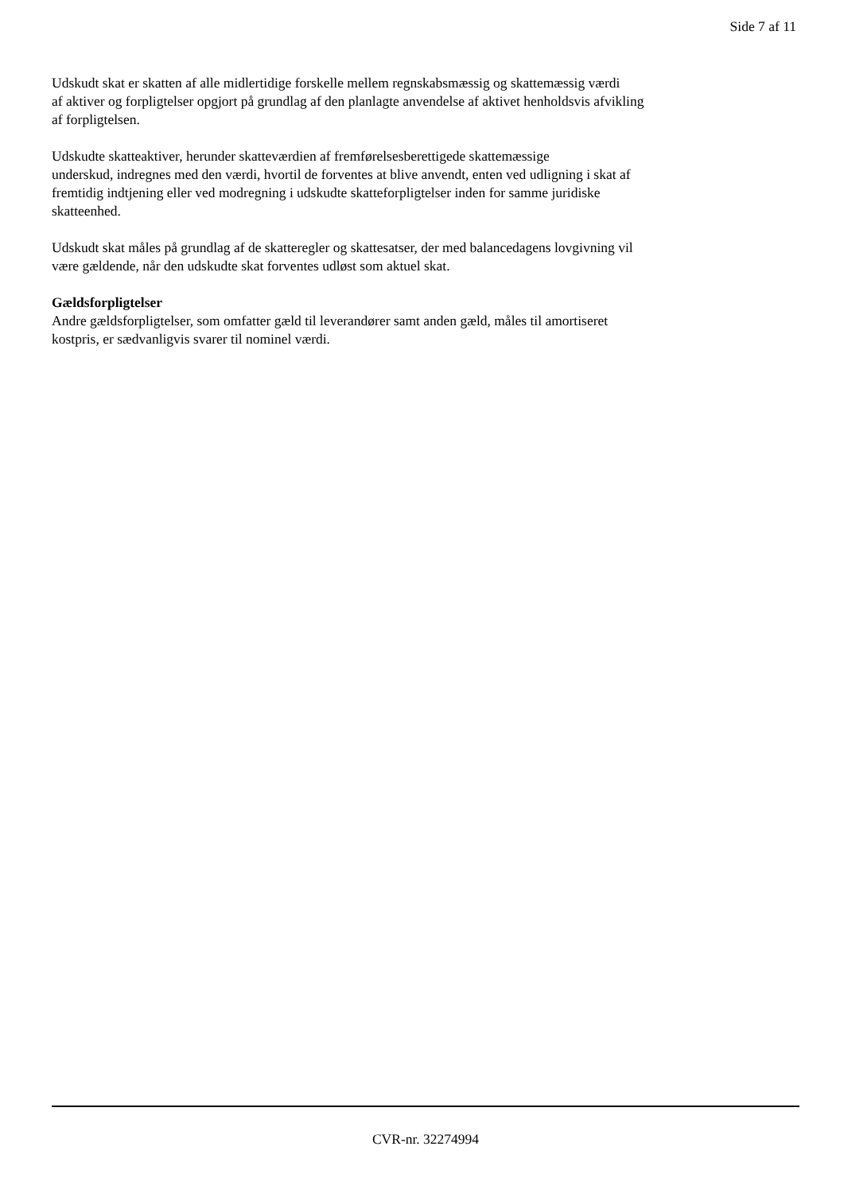Side 7 af 11
Udskudt skat er skatten af alle midlertidige forskelle mellem regnskabsmæssig og skattemæssig værdi
af aktiver og forpligtelser opgjort på grundlag af den planlagte anvendelse af aktivet henholdsvis afvikling
af forpligtelsen.
Udskudte skatteaktiver, herunder skatteværdien af fremførelsesberettigede skattemæssige
underskud, indregnes med den værdi, hvortil de forventes at blive anvendt, enten ved udligning i skat af
fremtidig indtjening eller ved modregning i udskudte skatteforpligtelser inden for samme juridiske
skatteenhed.
Udskudt skat måles på grundlag af de skatteregler og skattesatser, der med balancedagens lovgivning vil
være gældende, når den udskudte skat forventes udløst som aktuel skat.
Gældsforpligtelser
Andre gældsforpligtelser, som omfatter gæld til leverandører samt anden gæld, måles til amortiseret
kostpris, er sædvanligvis svarer til nominel værdi.
CVR-nr. 32274994